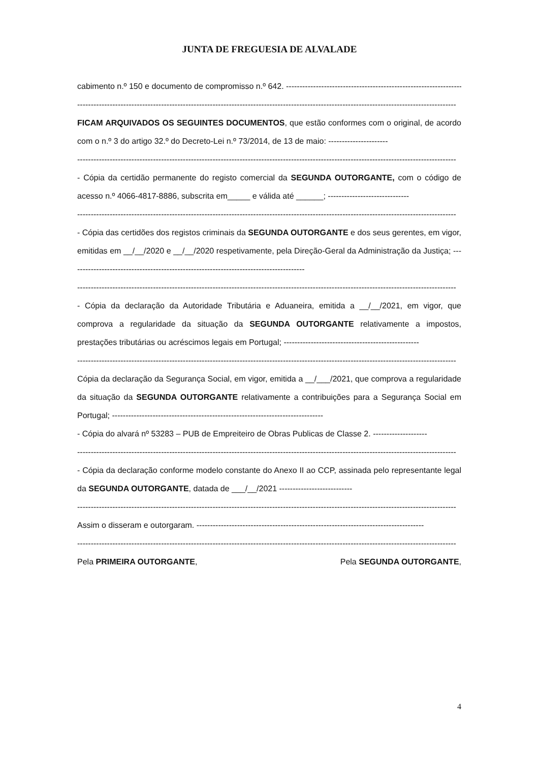JUNTA DE FREGUESIA DE ALVALADE
cabimento n.º 150 e documento de compromisso n.º 642. ----------------------------------------------------------------------------
--------------------------------------------------------------------------------------------------------------------------------------------
FICAM ARQUIVADOS OS SEGUINTES DOCUMENTOS, que estão conformes com o original, de acordo com o n.º 3 do artigo 32.º do Decreto-Lei n.º 73/2014, de 13 de maio: ----------------------
--------------------------------------------------------------------------------------------------------------------------------------------
- Cópia da certidão permanente do registo comercial da SEGUNDA OUTORGANTE, com o código de acesso n.º 4066-4817-8886, subscrita em_____ e válida até ______; ------------------------------
--------------------------------------------------------------------------------------------------------------------------------------------
- Cópia das certidões dos registos criminais da SEGUNDA OUTORGANTE e dos seus gerentes, em vigor, emitidas em __/__/2020 e __/__/2020 respetivamente, pela Direção-Geral da Administração da Justiça; ---------------------------------------------------------------------------------------
--------------------------------------------------------------------------------------------------------------------------------------------
- Cópia da declaração da Autoridade Tributária e Aduaneira, emitida a __/__/2021, em vigor, que comprova a regularidade da situação da SEGUNDA OUTORGANTE relativamente a impostos, prestações tributárias ou acréscimos legais em Portugal; --------------------------------------------------
--------------------------------------------------------------------------------------------------------------------------------------------
Cópia da declaração da Segurança Social, em vigor, emitida a __/___/2021, que comprova a regularidade da situação da SEGUNDA OUTORGANTE relativamente a contribuições para a Segurança Social em Portugal; ------------------------------------------------------------------------------
- Cópia do alvará nº 53283 – PUB de Empreiteiro de Obras Publicas de Classe 2. --------------------
--------------------------------------------------------------------------------------------------------------------------------------------
- Cópia da declaração conforme modelo constante do Anexo II ao CCP, assinada pelo representante legal da SEGUNDA OUTORGANTE, datada de ___/__/2021 ---------------------------
--------------------------------------------------------------------------------------------------------------------------------------------
Assim o disseram e outorgaram. ------------------------------------------------------------------------------------
--------------------------------------------------------------------------------------------------------------------------------------------
Pela PRIMEIRA OUTORGANTE, Pela SEGUNDA OUTORGANTE,
4